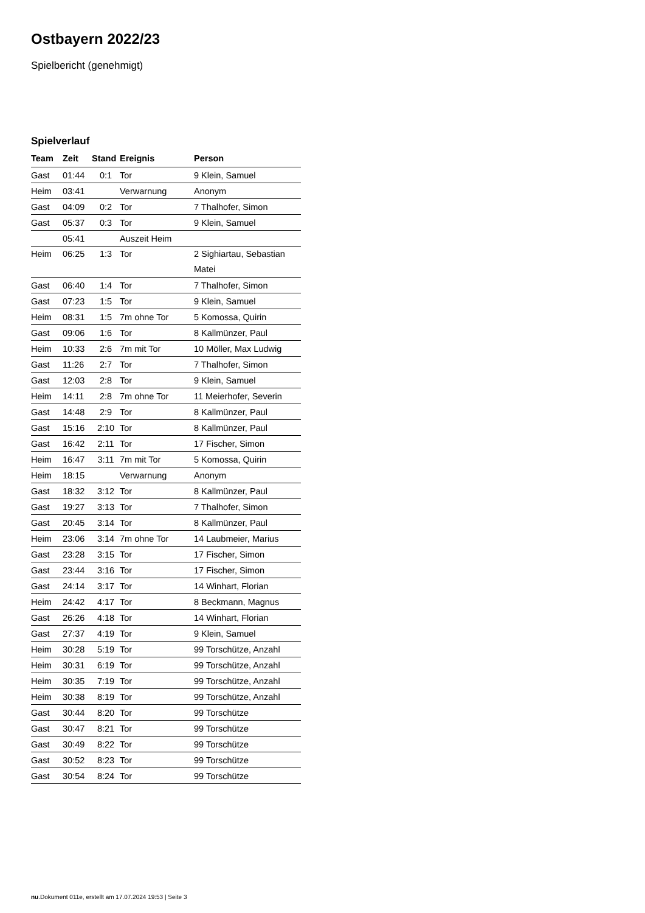Ostbayern 2022/23
Spielbericht (genehmigt)
Spielverlauf
| Team | Zeit | Stand | Ereignis | Person |
| --- | --- | --- | --- | --- |
| Gast | 01:44 | 0:1 | Tor | 9 Klein, Samuel |
| Heim | 03:41 | | Verwarnung | Anonym |
| Gast | 04:09 | 0:2 | Tor | 7 Thalhofer, Simon |
| Gast | 05:37 | 0:3 | Tor | 9 Klein, Samuel |
| | 05:41 | | Auszeit Heim | |
| Heim | 06:25 | 1:3 | Tor | 2 Sighiartau, Sebastian Matei |
| Gast | 06:40 | 1:4 | Tor | 7 Thalhofer, Simon |
| Gast | 07:23 | 1:5 | Tor | 9 Klein, Samuel |
| Heim | 08:31 | 1:5 | 7m ohne Tor | 5 Komossa, Quirin |
| Gast | 09:06 | 1:6 | Tor | 8 Kallmünzer, Paul |
| Heim | 10:33 | 2:6 | 7m mit Tor | 10 Möller, Max Ludwig |
| Gast | 11:26 | 2:7 | Tor | 7 Thalhofer, Simon |
| Gast | 12:03 | 2:8 | Tor | 9 Klein, Samuel |
| Heim | 14:11 | 2:8 | 7m ohne Tor | 11 Meierhofer, Severin |
| Gast | 14:48 | 2:9 | Tor | 8 Kallmünzer, Paul |
| Gast | 15:16 | 2:10 | Tor | 8 Kallmünzer, Paul |
| Gast | 16:42 | 2:11 | Tor | 17 Fischer, Simon |
| Heim | 16:47 | 3:11 | 7m mit Tor | 5 Komossa, Quirin |
| Heim | 18:15 | | Verwarnung | Anonym |
| Gast | 18:32 | 3:12 | Tor | 8 Kallmünzer, Paul |
| Gast | 19:27 | 3:13 | Tor | 7 Thalhofer, Simon |
| Gast | 20:45 | 3:14 | Tor | 8 Kallmünzer, Paul |
| Heim | 23:06 | 3:14 | 7m ohne Tor | 14 Laubmeier, Marius |
| Gast | 23:28 | 3:15 | Tor | 17 Fischer, Simon |
| Gast | 23:44 | 3:16 | Tor | 17 Fischer, Simon |
| Gast | 24:14 | 3:17 | Tor | 14 Winhart, Florian |
| Heim | 24:42 | 4:17 | Tor | 8 Beckmann, Magnus |
| Gast | 26:26 | 4:18 | Tor | 14 Winhart, Florian |
| Gast | 27:37 | 4:19 | Tor | 9 Klein, Samuel |
| Heim | 30:28 | 5:19 | Tor | 99 Torschütze, Anzahl |
| Heim | 30:31 | 6:19 | Tor | 99 Torschütze, Anzahl |
| Heim | 30:35 | 7:19 | Tor | 99 Torschütze, Anzahl |
| Heim | 30:38 | 8:19 | Tor | 99 Torschütze, Anzahl |
| Gast | 30:44 | 8:20 | Tor | 99 Torschütze |
| Gast | 30:47 | 8:21 | Tor | 99 Torschütze |
| Gast | 30:49 | 8:22 | Tor | 99 Torschütze |
| Gast | 30:52 | 8:23 | Tor | 99 Torschütze |
| Gast | 30:54 | 8:24 | Tor | 99 Torschütze |
nu.Dokument 011e, erstellt am 17.07.2024 19:53 | Seite 3